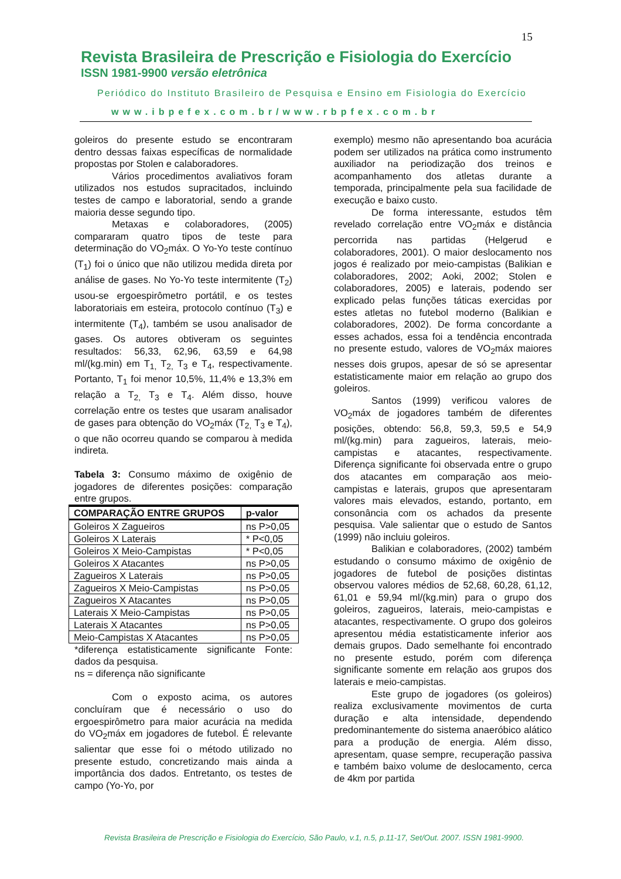15
Revista Brasileira de Prescrição e Fisiologia do Exercício
ISSN 1981-9900 versão eletrônica
Periódico do Instituto Brasileiro de Pesquisa e Ensino em Fisiologia do Exercício
www.ibpefex.com.br/www.rbpfex.com.br
goleiros do presente estudo se encontraram dentro dessas faixas específicas de normalidade propostas por Stolen e calaboradores.
Vários procedimentos avaliativos foram utilizados nos estudos supracitados, incluindo testes de campo e laboratorial, sendo a grande maioria desse segundo tipo.
Metaxas e colaboradores, (2005) compararam quatro tipos de teste para determinação do VO<sub>2</sub>máx. O Yo-Yo teste contínuo (T<sub>1</sub>) foi o único que não utilizou medida direta por análise de gases. No Yo-Yo teste intermitente (T<sub>2</sub>) usou-se ergoespirômetro portátil, e os testes laboratoriais em esteira, protocolo contínuo (T<sub>3</sub>) e intermitente (T<sub>4</sub>), também se usou analisador de gases. Os autores obtiveram os seguintes resultados: 56,33, 62,96, 63,59 e 64,98 ml/(kg.min) em T<sub>1,</sub> T<sub>2,</sub> T<sub>3</sub> e T<sub>4</sub>, respectivamente. Portanto, T<sub>1</sub> foi menor 10,5%, 11,4% e 13,3% em relação a T<sub>2,</sub> T<sub>3</sub> e T<sub>4</sub>. Além disso, houve correlação entre os testes que usaram analisador de gases para obtenção do VO<sub>2</sub>máx (T<sub>2,</sub> T<sub>3</sub> e T<sub>4</sub>), o que não ocorreu quando se comparou à medida indireta.
Tabela 3: Consumo máximo de oxigênio de jogadores de diferentes posições: comparação entre grupos.
| COMPARAÇÃO ENTRE GRUPOS | p-valor |
| --- | --- |
| Goleiros X Zagueiros | ns P>0,05 |
| Goleiros X Laterais | * P<0,05 |
| Goleiros X Meio-Campistas | * P<0,05 |
| Goleiros X Atacantes | ns P>0,05 |
| Zagueiros X Laterais | ns P>0,05 |
| Zagueiros X Meio-Campistas | ns P>0,05 |
| Zagueiros X Atacantes | ns P>0,05 |
| Laterais X Meio-Campistas | ns P>0,05 |
| Laterais X Atacantes | ns P>0,05 |
| Meio-Campistas X Atacantes | ns P>0,05 |
*diferença estatisticamente significante Fonte: dados da pesquisa.
ns = diferença não significante
Com o exposto acima, os autores concluíram que é necessário o uso do ergoespirômetro para maior acurácia na medida do VO<sub>2</sub>máx em jogadores de futebol. É relevante salientar que esse foi o método utilizado no presente estudo, concretizando mais ainda a importância dos dados. Entretanto, os testes de campo (Yo-Yo, por
exemplo) mesmo não apresentando boa acurácia podem ser utilizados na prática como instrumento auxiliador na periodização dos treinos e acompanhamento dos atletas durante a temporada, principalmente pela sua facilidade de execução e baixo custo.
De forma interessante, estudos têm revelado correlação entre VO<sub>2</sub>máx e distância percorrida nas partidas (Helgerud e colaboradores, 2001). O maior deslocamento nos jogos é realizado por meio-campistas (Balikian e colaboradores, 2002; Aoki, 2002; Stolen e colaboradores, 2005) e laterais, podendo ser explicado pelas funções táticas exercidas por estes atletas no futebol moderno (Balikian e colaboradores, 2002). De forma concordante a esses achados, essa foi a tendência encontrada no presente estudo, valores de VO<sub>2</sub>máx maiores nesses dois grupos, apesar de só se apresentar estatisticamente maior em relação ao grupo dos goleiros.
Santos (1999) verificou valores de VO<sub>2</sub>máx de jogadores também de diferentes posições, obtendo: 56,8, 59,3, 59,5 e 54,9 ml/(kg.min) para zagueiros, laterais, meio-campistas e atacantes, respectivamente. Diferença significante foi observada entre o grupo dos atacantes em comparação aos meio-campistas e laterais, grupos que apresentaram valores mais elevados, estando, portanto, em consonância com os achados da presente pesquisa. Vale salientar que o estudo de Santos (1999) não incluiu goleiros.
Balikian e colaboradores, (2002) também estudando o consumo máximo de oxigênio de jogadores de futebol de posições distintas observou valores médios de 52,68, 60,28, 61,12, 61,01 e 59,94 ml/(kg.min) para o grupo dos goleiros, zagueiros, laterais, meio-campistas e atacantes, respectivamente. O grupo dos goleiros apresentou média estatisticamente inferior aos demais grupos. Dado semelhante foi encontrado no presente estudo, porém com diferença significante somente em relação aos grupos dos laterais e meio-campistas.
Este grupo de jogadores (os goleiros) realiza exclusivamente movimentos de curta duração e alta intensidade, dependendo predominantemente do sistema anaeróbico alático para a produção de energia. Além disso, apresentam, quase sempre, recuperação passiva e também baixo volume de deslocamento, cerca de 4km por partida
Revista Brasileira de Prescrição e Fisiologia do Exercício, São Paulo, v.1, n.5, p.11-17, Set/Out. 2007. ISSN 1981-9900.